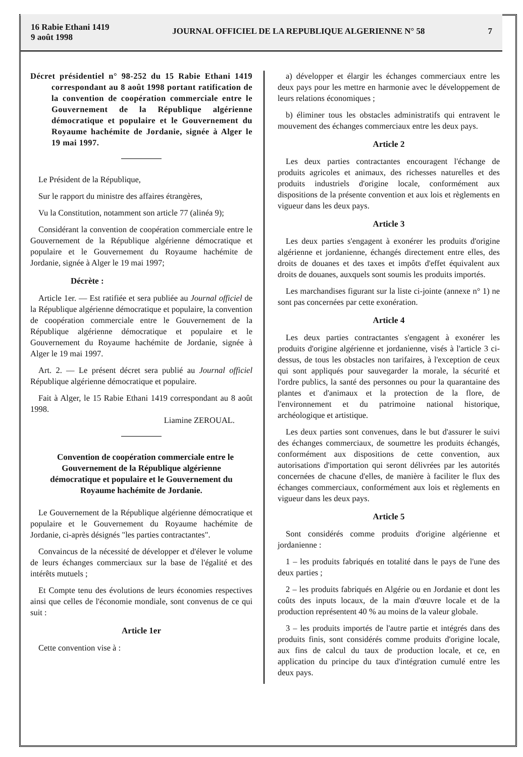16 Rabie Ethani 1419
9 août 1998
JOURNAL OFFICIEL DE LA REPUBLIQUE ALGERIENNE N° 58
7
Décret présidentiel n° 98-252 du 15 Rabie Ethani 1419 correspondant au 8 août 1998 portant ratification de la convention de coopération commerciale entre le Gouvernement de la République algérienne démocratique et populaire et le Gouvernement du Royaume hachémite de Jordanie, signée à Alger le 19 mai 1997.
Le Président de la République,
Sur le rapport du ministre des affaires étrangères,
Vu la Constitution, notamment son article 77 (alinéa 9);
Considérant la convention de coopération commerciale entre le Gouvernement de la République algérienne démocratique et populaire et le Gouvernement du Royaume hachémite de Jordanie, signée à Alger le 19 mai 1997;
Décrète :
Article 1er. — Est ratifiée et sera publiée au Journal officiel de la République algérienne démocratique et populaire, la convention de coopération commerciale entre le Gouvernement de la République algérienne démocratique et populaire et le Gouvernement du Royaume hachémite de Jordanie, signée à Alger le 19 mai 1997.
Art. 2. — Le présent décret sera publié au Journal officiel République algérienne démocratique et populaire.
Fait à Alger, le 15 Rabie Ethani 1419 correspondant au 8 août 1998.
Liamine ZEROUAL.
Convention de coopération commerciale entre le Gouvernement de la République algérienne démocratique et populaire et le Gouvernement du Royaume hachémite de Jordanie.
Le Gouvernement de la République algérienne démocratique et populaire et le Gouvernement du Royaume hachémite de Jordanie, ci-après désignés "les parties contractantes".
Convaincus de la nécessité de développer et d'élever le volume de leurs échanges commerciaux sur la base de l'égalité et des intérêts mutuels ;
Et Compte tenu des évolutions de leurs économies respectives ainsi que celles de l'économie mondiale, sont convenus de ce qui suit :
Article 1er
Cette convention vise à :
a) développer et élargir les échanges commerciaux entre les deux pays pour les mettre en harmonie avec le développement de leurs relations économiques ;
b) éliminer tous les obstacles administratifs qui entravent le mouvement des échanges commerciaux entre les deux pays.
Article 2
Les deux parties contractantes encouragent l'échange de produits agricoles et animaux, des richesses naturelles et des produits industriels d'origine locale, conformément aux dispositions de la présente convention et aux lois et règlements en vigueur dans les deux pays.
Article 3
Les deux parties s'engagent à exonérer les produits d'origine algérienne et jordanienne, échangés directement entre elles, des droits de douanes et des taxes et impôts d'effet équivalent aux droits de douanes, auxquels sont soumis les produits importés.
Les marchandises figurant sur la liste ci-jointe (annexe n° 1) ne sont pas concernées par cette exonération.
Article 4
Les deux parties contractantes s'engagent à exonérer les produits d'origine algérienne et jordanienne, visés à l'article 3 ci-dessus, de tous les obstacles non tarifaires, à l'exception de ceux qui sont appliqués pour sauvegarder la morale, la sécurité et l'ordre publics, la santé des personnes ou pour la quarantaine des plantes et d'animaux et la protection de la flore, de l'environnement et du patrimoine national historique, archéologique et artistique.
Les deux parties sont convenues, dans le but d'assurer le suivi des échanges commerciaux, de soumettre les produits échangés, conformément aux dispositions de cette convention, aux autorisations d'importation qui seront délivrées par les autorités concernées de chacune d'elles, de manière à faciliter le flux des échanges commerciaux, conformément aux lois et règlements en vigueur dans les deux pays.
Article 5
Sont considérés comme produits d'origine algérienne et jordanienne :
1 – les produits fabriqués en totalité dans le pays de l'une des deux parties ;
2 – les produits fabriqués en Algérie ou en Jordanie et dont les coûts des inputs locaux, de la main d'œuvre locale et de la production représentent 40 % au moins de la valeur globale.
3 – les produits importés de l'autre partie et intégrés dans des produits finis, sont considérés comme produits d'origine locale, aux fins de calcul du taux de production locale, et ce, en application du principe du taux d'intégration cumulé entre les deux pays.